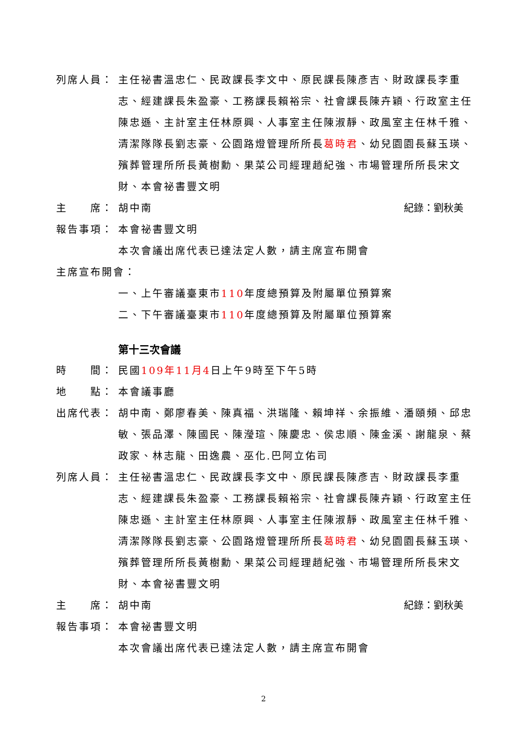列席人員： 主任祕書溫忠仁、民政課長李文中、原民課長陳彥吉、財政課長李重志、經建課長朱盈豪、工務課長賴裕宗、社會課長陳卉穎、行政室主任陳忠遜、主計室主任林原興、人事室主任陳淑靜、政風室主任林千雅、清潔隊隊長劉志豪、公園路燈管理所所長葛時君、幼兒園園長蘇玉瑛、殯葬管理所所長黃樹勳、果菜公司經理趙紀強、市場管理所所長宋文財、本會祕書豐文明
主　　席： 胡中南 紀錄：劉秋美
報告事項： 本會祕書豐文明
本次會議出席代表已達法定人數，請主席宣布開會
主席宣布開會：
一、上午審議臺東市110年度總預算及附屬單位預算案
二、下午審議臺東市110年度總預算及附屬單位預算案
第十三次會議
時　　間： 民國109年11月4日上午9時至下午5時
地　　點： 本會議事廳
出席代表： 胡中南、鄭廖春美、陳真福、洪瑞隆、賴坤祥、余振維、潘頤頻、邱忠敏、張品澤、陳國民、陳瀅瑄、陳慶忠、侯忠順、陳金溪、謝龍泉、蔡政家、林志龍、田逸農、巫化.巴阿立佑司
列席人員： 主任祕書溫忠仁、民政課長李文中、原民課長陳彥吉、財政課長李重志、經建課長朱盈豪、工務課長賴裕宗、社會課長陳卉穎、行政室主任陳忠遜、主計室主任林原興、人事室主任陳淑靜、政風室主任林千雅、清潔隊隊長劉志豪、公園路燈管理所所長葛時君、幼兒園園長蘇玉瑛、殯葬管理所所長黃樹勳、果菜公司經理趙紀強、市場管理所所長宋文財、本會祕書豐文明
主　　席： 胡中南 紀錄：劉秋美
報告事項： 本會祕書豐文明
本次會議出席代表已達法定人數，請主席宣布開會
2